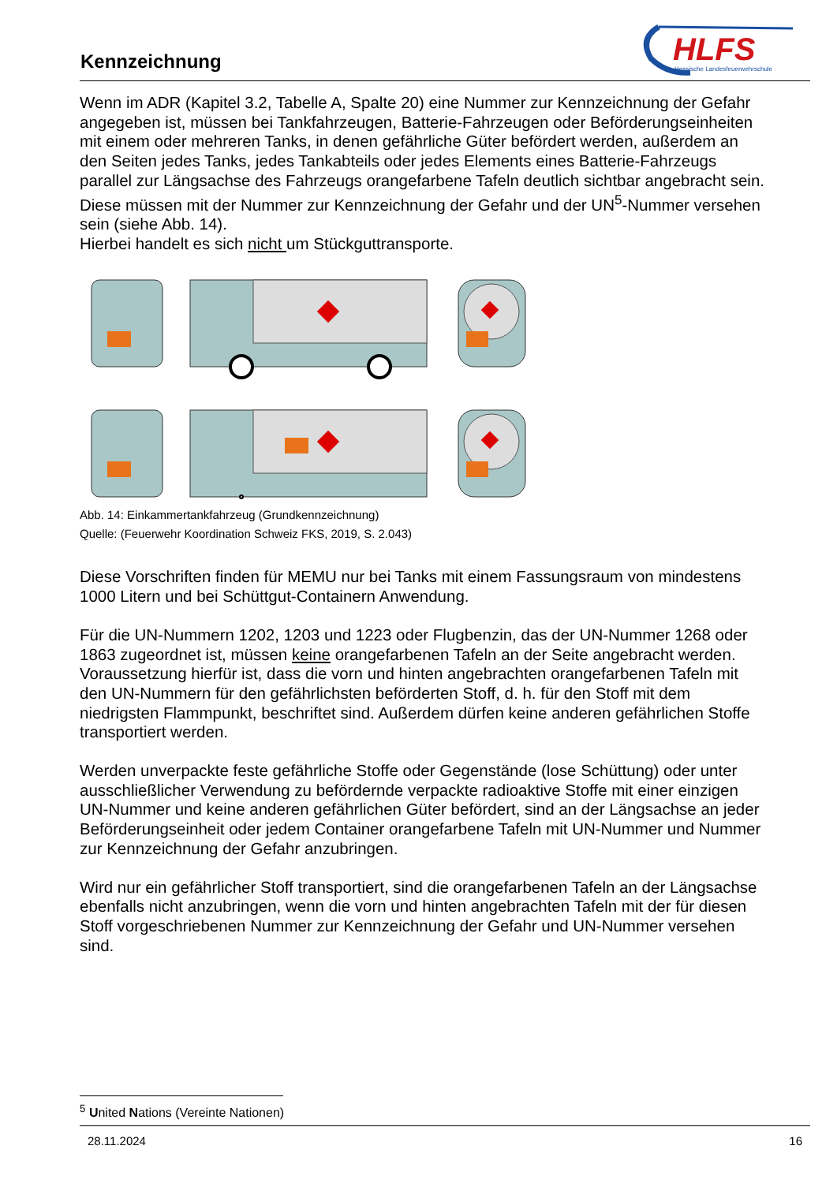Kennzeichnung
HLFS
Hessische Landesfeuerwehrschule
Wenn im ADR (Kapitel 3.2, Tabelle A, Spalte 20) eine Nummer zur Kennzeichnung der Gefahr angegeben ist, müssen bei Tankfahrzeugen, Batterie-Fahrzeugen oder Beförderungseinheiten mit einem oder mehreren Tanks, in denen gefährliche Güter befördert werden, außerdem an den Seiten jedes Tanks, jedes Tankabteils oder jedes Elements eines Batterie-Fahrzeugs parallel zur Längsachse des Fahrzeugs orangefarbene Tafeln deutlich sichtbar angebracht sein. Diese müssen mit der Nummer zur Kennzeichnung der Gefahr und der UN<sup>5</sup>-Nummer versehen sein (siehe Abb. 14).
Hierbei handelt es sich nicht um Stückguttransporte.
Abb. 14: Einkammertankfahrzeug (Grundkennzeichnung)
Quelle: (Feuerwehr Koordination Schweiz FKS, 2019, S. 2.043)
Diese Vorschriften finden für MEMU nur bei Tanks mit einem Fassungsraum von mindestens 1000 Litern und bei Schüttgut-Containern Anwendung.
Für die UN-Nummern 1202, 1203 und 1223 oder Flugbenzin, das der UN-Nummer 1268 oder 1863 zugeordnet ist, müssen keine orangefarbenen Tafeln an der Seite angebracht werden.
Voraussetzung hierfür ist, dass die vorn und hinten angebrachten orangefarbenen Tafeln mit den UN-Nummern für den gefährlichsten beförderten Stoff, d. h. für den Stoff mit dem niedrigsten Flammpunkt, beschriftet sind. Außerdem dürfen keine anderen gefährlichen Stoffe transportiert werden.
Werden unverpackte feste gefährliche Stoffe oder Gegenstände (lose Schüttung) oder unter ausschließlicher Verwendung zu befördernde verpackte radioaktive Stoffe mit einer einzigen UN-Nummer und keine anderen gefährlichen Güter befördert, sind an der Längsachse an jeder Beförderungseinheit oder jedem Container orangefarbene Tafeln mit UN-Nummer und Nummer zur Kennzeichnung der Gefahr anzubringen.
Wird nur ein gefährlicher Stoff transportiert, sind die orangefarbenen Tafeln an der Längsachse ebenfalls nicht anzubringen, wenn die vorn und hinten angebrachten Tafeln mit der für diesen Stoff vorgeschriebenen Nummer zur Kennzeichnung der Gefahr und UN-Nummer versehen sind.
<sup>5</sup> United Nations (Vereinte Nationen)
28.11.2024 16